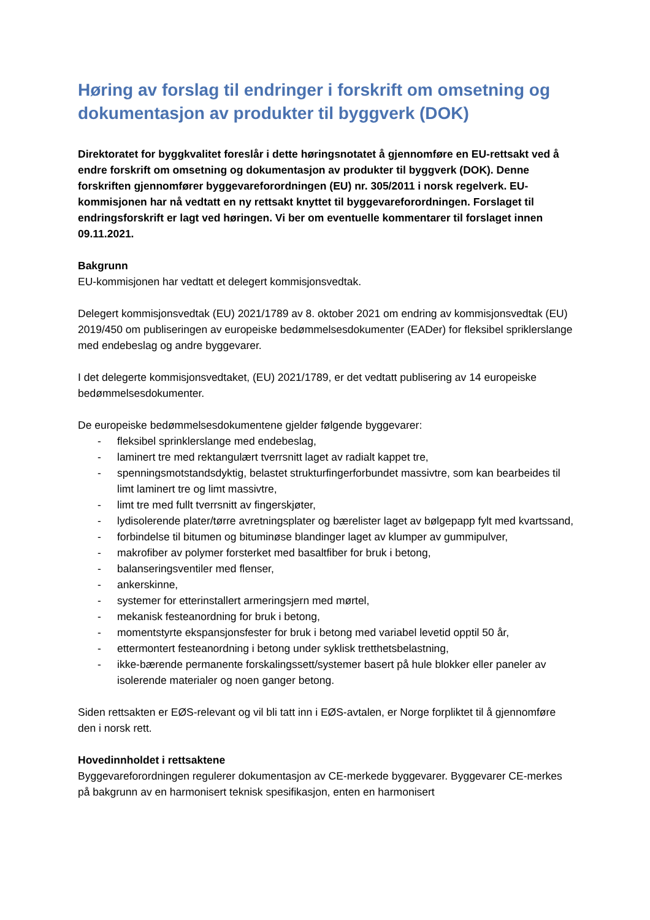Høring av forslag til endringer i forskrift om omsetning og dokumentasjon av produkter til byggverk (DOK)
Direktoratet for byggkvalitet foreslår i dette høringsnotatet å gjennomføre en EU-rettsakt ved å endre forskrift om omsetning og dokumentasjon av produkter til byggverk (DOK). Denne forskriften gjennomfører byggevareforordningen (EU) nr. 305/2011 i norsk regelverk. EU-kommisjonen har nå vedtatt en ny rettsakt knyttet til byggevareforordningen. Forslaget til endringsforskrift er lagt ved høringen. Vi ber om eventuelle kommentarer til forslaget innen 09.11.2021.
Bakgrunn
EU-kommisjonen har vedtatt et delegert kommisjonsvedtak.
Delegert kommisjonsvedtak (EU) 2021/1789 av 8. oktober 2021 om endring av kommisjonsvedtak (EU) 2019/450 om publiseringen av europeiske bedømmelsesdokumenter (EADer) for fleksibel spriklerslange med endebeslag og andre byggevarer.
I det delegerte kommisjonsvedtaket, (EU) 2021/1789, er det vedtatt publisering av 14 europeiske bedømmelsesdokumenter.
De europeiske bedømmelsesdokumentene gjelder følgende byggevarer:
- fleksibel sprinklerslange med endebeslag,
- laminert tre med rektangulært tverrsnitt laget av radialt kappet tre,
- spenningsmotstandsdyktig, belastet strukturfingerforbundet massivtre, som kan bearbeides til limt laminert tre og limt massivtre,
- limt tre med fullt tverrsnitt av fingerskjøter,
- lydisolerende plater/tørre avretningsplater og bærelister laget av bølgepapp fylt med kvartssand,
- forbindelse til bitumen og bituminøse blandinger laget av klumper av gummipulver,
- makrofiber av polymer forsterket med basaltfiber for bruk i betong,
- balanseringsventiler med flenser,
- ankerskinne,
- systemer for etterinstallert armeringsjern med mørtel,
- mekanisk festeanordning for bruk i betong,
- momentstyrte ekspansjonsfester for bruk i betong med variabel levetid opptil 50 år,
- ettermontert festeanordning i betong under syklisk tretthetsbelastning,
- ikke-bærende permanente forskalingssett/systemer basert på hule blokker eller paneler av isolerende materialer og noen ganger betong.
Siden rettsakten er EØS-relevant og vil bli tatt inn i EØS-avtalen, er Norge forpliktet til å gjennomføre den i norsk rett.
Hovedinnholdet i rettsaktene
Byggevareforordningen regulerer dokumentasjon av CE-merkede byggevarer. Byggevarer CE-merkes på bakgrunn av en harmonisert teknisk spesifikasjon, enten en harmonisert